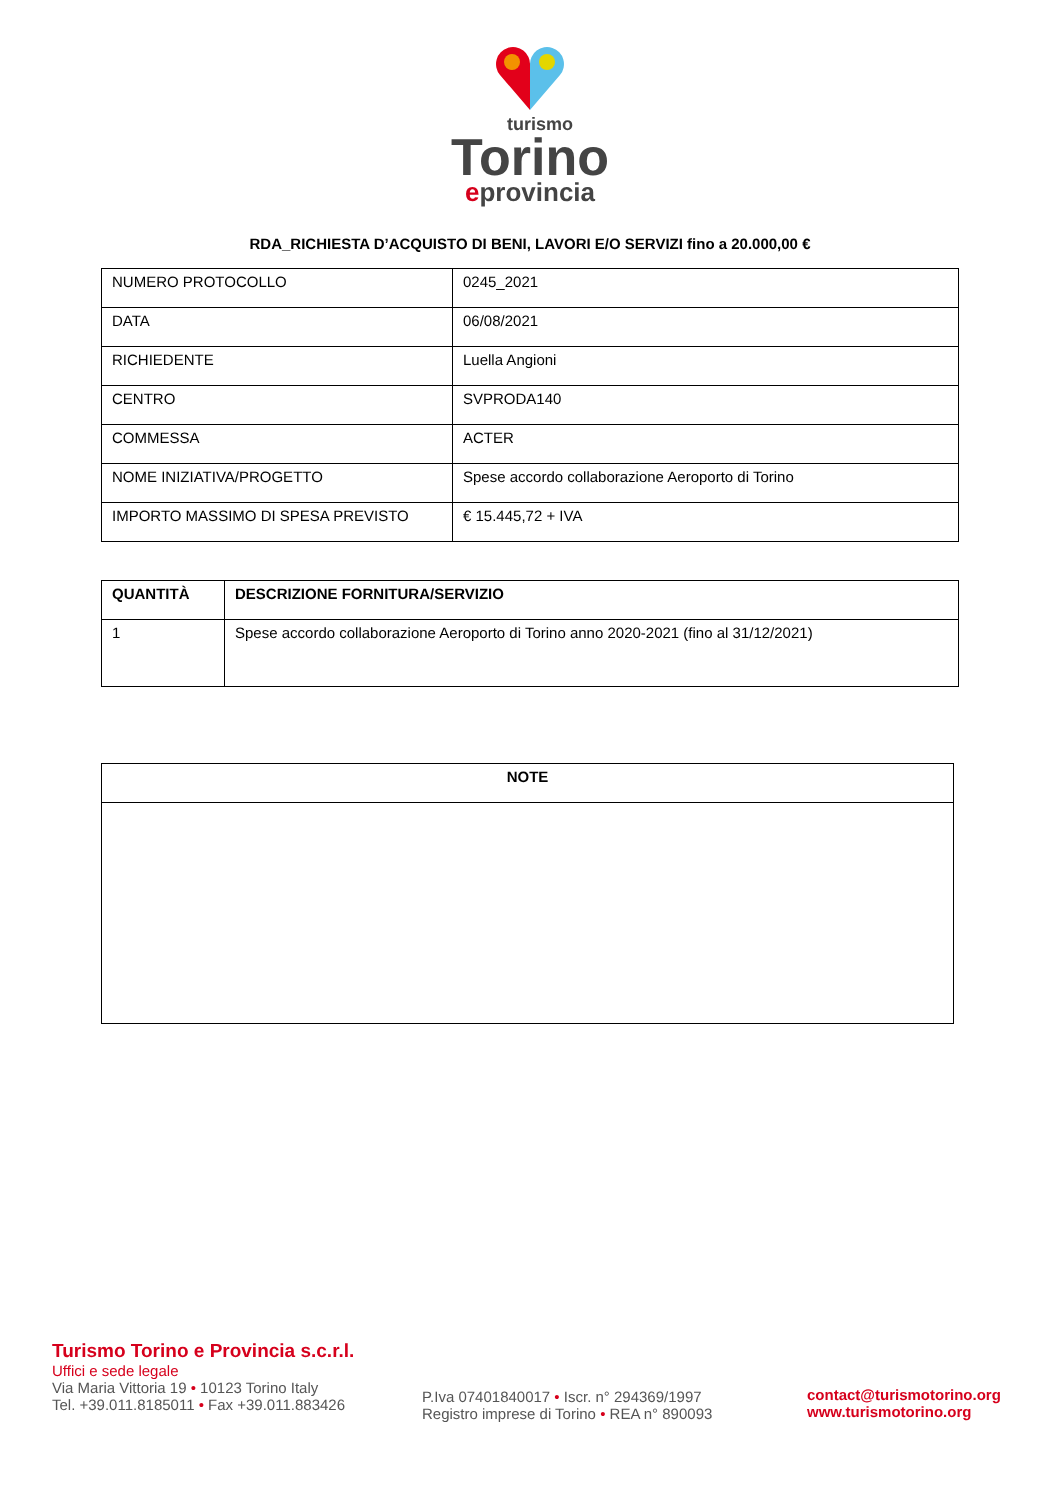turismo
Torino
eprovincia
RDA_RICHIESTA D’ACQUISTO DI BENI, LAVORI E/O SERVIZI fino a 20.000,00 €
| NUMERO PROTOCOLLO | 0245_2021 |
| DATA | 06/08/2021 |
| RICHIEDENTE | Luella Angioni |
| CENTRO | SVPRODA140 |
| COMMESSA | ACTER |
| NOME INIZIATIVA/PROGETTO | Spese accordo collaborazione Aeroporto di Torino |
| IMPORTO MASSIMO DI SPESA PREVISTO | € 15.445,72 + IVA |
| QUANTITÀ | DESCRIZIONE FORNITURA/SERVIZIO |
| --- | --- |
| 1 | Spese accordo collaborazione Aeroporto di Torino anno 2020-2021 (fino al 31/12/2021) |
| NOTE |
| --- |
Turismo Torino e Provincia s.c.r.l.
Uffici e sede legale
Via Maria Vittoria 19 • 10123 Torino Italy
Tel. +39.011.8185011 • Fax +39.011.883426
P.Iva 07401840017 • Iscr. n° 294369/1997
Registro imprese di Torino • REA n° 890093
contact@turismotorino.org
www.turismotorino.org